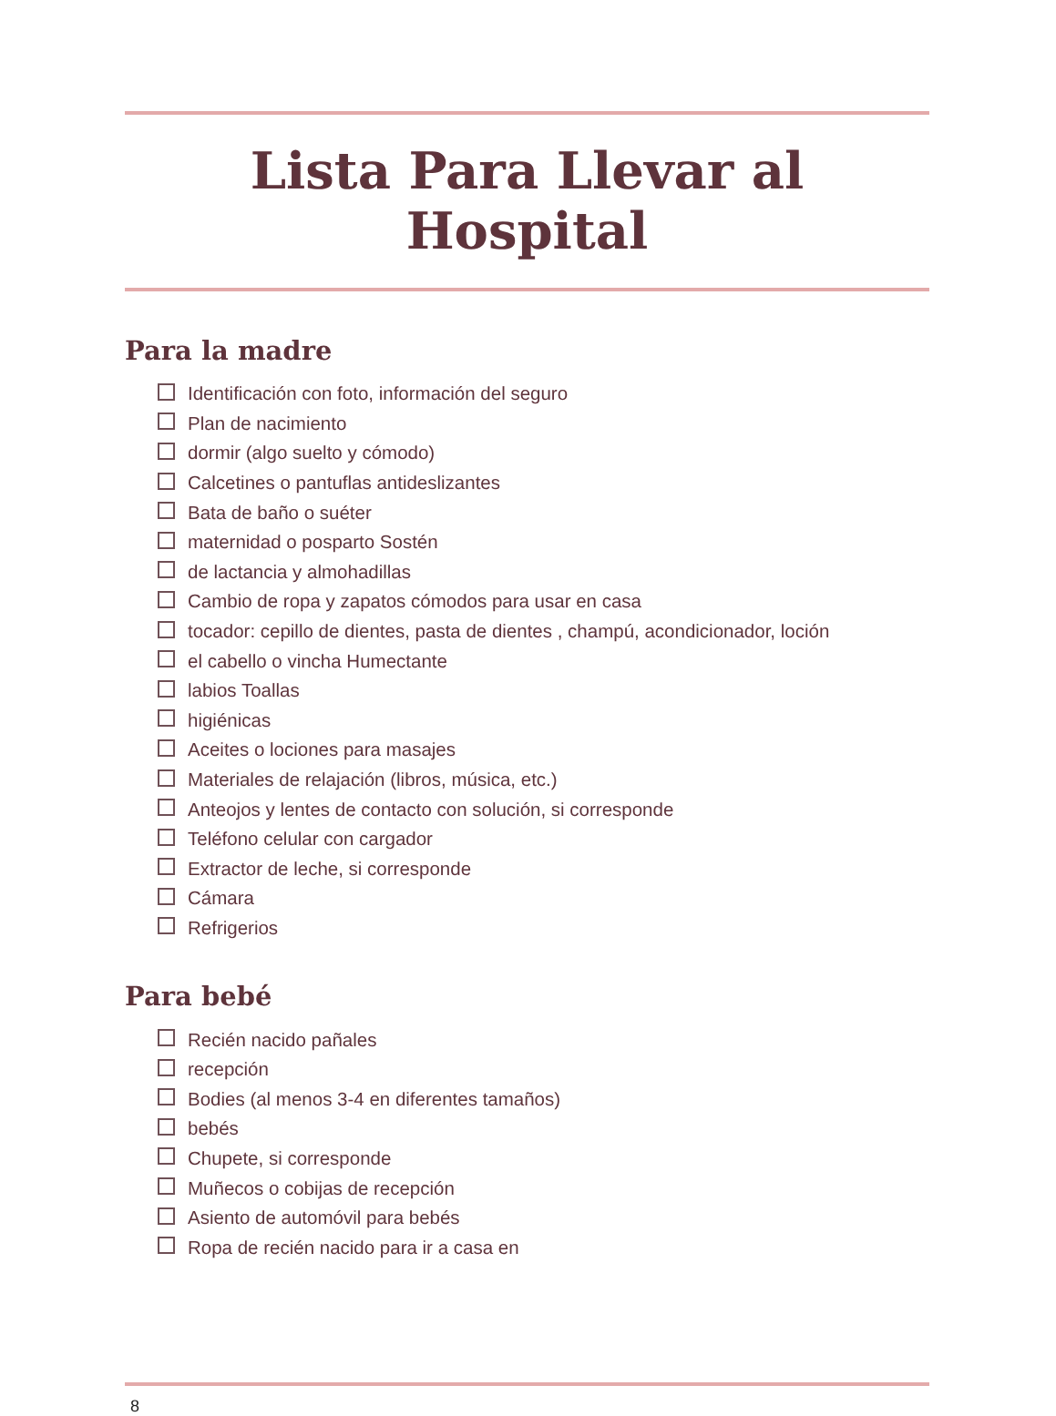Lista Para Llevar al Hospital
Para la madre
Identificación con foto, información del seguro
Plan de nacimiento
dormir (algo suelto y cómodo)
Calcetines o pantuflas antideslizantes
Bata de baño o suéter
maternidad o posparto Sostén
de lactancia y almohadillas
Cambio de ropa y zapatos cómodos para usar en casa
tocador: cepillo de dientes, pasta de dientes , champú, acondicionador, loción
el cabello o vincha Humectante
labios Toallas
higiénicas
Aceites o lociones para masajes
Materiales de relajación (libros, música, etc.)
Anteojos y lentes de contacto con solución, si corresponde
Teléfono celular con cargador
Extractor de leche, si corresponde
Cámara
Refrigerios
Para bebé
Recién nacido pañales
recepción
Bodies (al menos 3-4 en diferentes tamaños)
bebés
Chupete, si corresponde
Muñecos o cobijas de recepción
Asiento de automóvil para bebés
Ropa de recién nacido para ir a casa en
8